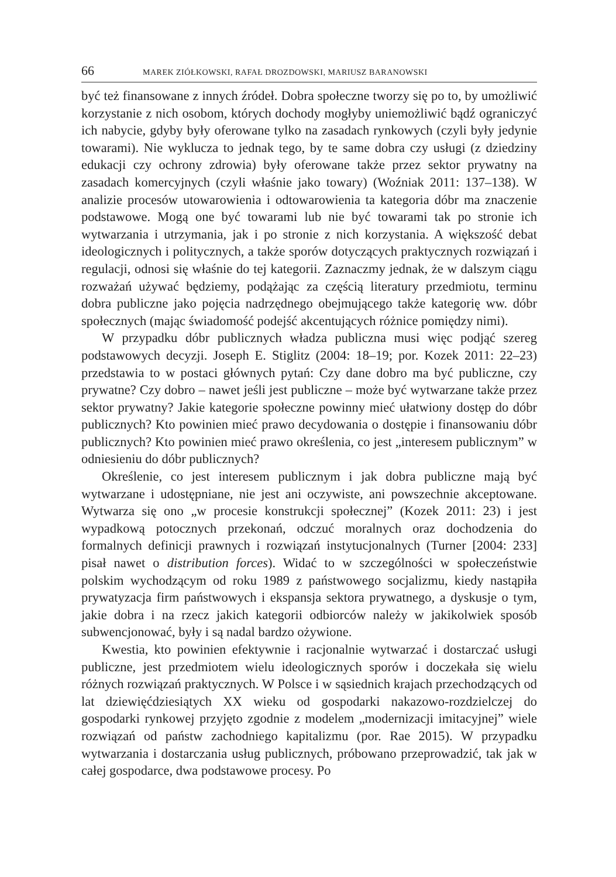66 MAREK ZIÓŁKOWSKI, RAFAŁ DROZDOWSKI, MARIUSZ BARANOWSKI
być też finansowane z innych źródeł. Dobra społeczne tworzy się po to, by umożliwić korzystanie z nich osobom, których dochody mogłyby uniemożliwić bądź ograniczyć ich nabycie, gdyby były oferowane tylko na zasadach rynkowych (czyli były jedynie towarami). Nie wyklucza to jednak tego, by te same dobra czy usługi (z dziedziny edukacji czy ochrony zdrowia) były oferowane także przez sektor prywatny na zasadach komercyjnych (czyli właśnie jako towary) (Woźniak 2011: 137–138). W analizie procesów utowarowienia i odtowarowienia ta kategoria dóbr ma znaczenie podstawowe. Mogą one być towarami lub nie być towarami tak po stronie ich wytwarzania i utrzymania, jak i po stronie z nich korzystania. A większość debat ideologicznych i politycznych, a także sporów dotyczących praktycznych rozwiązań i regulacji, odnosi się właśnie do tej kategorii. Zaznaczmy jednak, że w dalszym ciągu rozważań używać będziemy, podążając za częścią literatury przedmiotu, terminu dobra publiczne jako pojęcia nadrzędnego obejmującego także kategorię ww. dóbr społecznych (mając świadomość podejść akcentujących różnice pomiędzy nimi).
W przypadku dóbr publicznych władza publiczna musi więc podjąć szereg podstawowych decyzji. Joseph E. Stiglitz (2004: 18–19; por. Kozek 2011: 22–23) przedstawia to w postaci głównych pytań: Czy dane dobro ma być publiczne, czy prywatne? Czy dobro – nawet jeśli jest publiczne – może być wytwarzane także przez sektor prywatny? Jakie kategorie społeczne powinny mieć ułatwiony dostęp do dóbr publicznych? Kto powinien mieć prawo decydowania o dostępie i finansowaniu dóbr publicznych? Kto powinien mieć prawo określenia, co jest „interesem publicznym” w odniesieniu do dóbr publicznych?
Określenie, co jest interesem publicznym i jak dobra publiczne mają być wytwarzane i udostępniane, nie jest ani oczywiste, ani powszechnie akceptowane. Wytwarza się ono „w procesie konstrukcji społecznej” (Kozek 2011: 23) i jest wypadkową potocznych przekonań, odczuć moralnych oraz dochodzenia do formalnych definicji prawnych i rozwiązań instytucjonalnych (Turner [2004: 233] pisał nawet o distribution forces). Widać to w szczególności w społeczeństwie polskim wychodzącym od roku 1989 z państwowego socjalizmu, kiedy nastąpiła prywatyzacja firm państwowych i ekspansja sektora prywatnego, a dyskusje o tym, jakie dobra i na rzecz jakich kategorii odbiorców należy w jakikolwiek sposób subwencjonować, były i są nadal bardzo ożywione.
Kwestia, kto powinien efektywnie i racjonalnie wytwarzać i dostarczać usługi publiczne, jest przedmiotem wielu ideologicznych sporów i doczekała się wielu różnych rozwiązań praktycznych. W Polsce i w sąsiednich krajach przechodzących od lat dziewięćdziesiątych XX wieku od gospodarki nakazowo-rozdzielczej do gospodarki rynkowej przyjęto zgodnie z modelem „modernizacji imitacyjnej” wiele rozwiązań od państw zachodniego kapitalizmu (por. Rae 2015). W przypadku wytwarzania i dostarczania usług publicznych, próbowano przeprowadzić, tak jak w całej gospodarce, dwa podstawowe procesy. Po